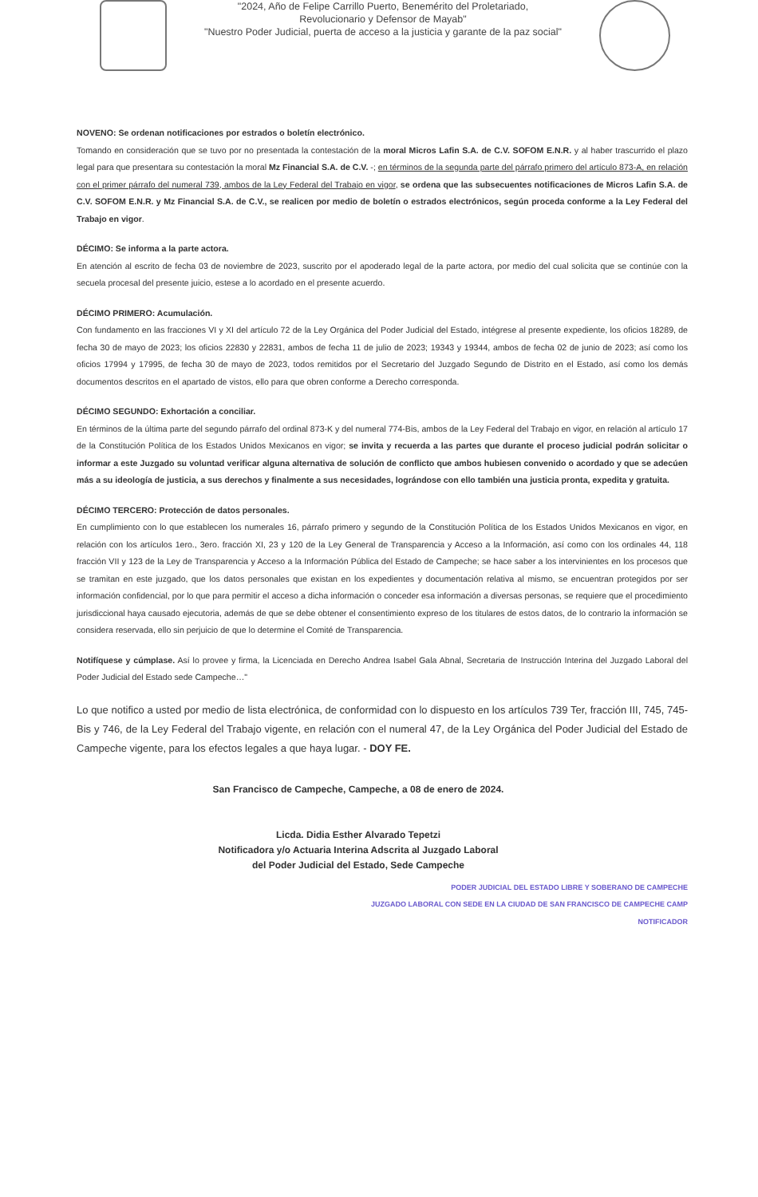"2024, Año de Felipe Carrillo Puerto, Benemérito del Proletariado,
Revolucionario y Defensor de Mayab"
"Nuestro Poder Judicial, puerta de acceso a la justicia y garante de la paz social"
NOVENO: Se ordenan notificaciones por estrados o boletín electrónico.
Tomando en consideración que se tuvo por no presentada la contestación de la moral Micros Lafin S.A. de C.V. SOFOM E.N.R. y al haber trascurrido el plazo legal para que presentara su contestación la moral Mz Financial S.A. de C.V. -; en términos de la segunda parte del párrafo primero del artículo 873-A, en relación con el primer párrafo del numeral 739, ambos de la Ley Federal del Trabajo en vigor, se ordena que las subsecuentes notificaciones de Micros Lafin S.A. de C.V. SOFOM E.N.R. y Mz Financial S.A. de C.V., se realicen por medio de boletín o estrados electrónicos, según proceda conforme a la Ley Federal del Trabajo en vigor.
DÉCIMO: Se informa a la parte actora.
En atención al escrito de fecha 03 de noviembre de 2023, suscrito por el apoderado legal de la parte actora, por medio del cual solicita que se continúe con la secuela procesal del presente juicio, estese a lo acordado en el presente acuerdo.
DÉCIMO PRIMERO: Acumulación.
Con fundamento en las fracciones VI y XI del artículo 72 de la Ley Orgánica del Poder Judicial del Estado, intégrese al presente expediente, los oficios 18289, de fecha 30 de mayo de 2023; los oficios 22830 y 22831, ambos de fecha 11 de julio de 2023; 19343 y 19344, ambos de fecha 02 de junio de 2023; así como los oficios 17994 y 17995, de fecha 30 de mayo de 2023, todos remitidos por el Secretario del Juzgado Segundo de Distrito en el Estado, así como los demás documentos descritos en el apartado de vistos, ello para que obren conforme a Derecho corresponda.
DÉCIMO SEGUNDO: Exhortación a conciliar.
En términos de la última parte del segundo párrafo del ordinal 873-K y del numeral 774-Bis, ambos de la Ley Federal del Trabajo en vigor, en relación al artículo 17 de la Constitución Política de los Estados Unidos Mexicanos en vigor; se invita y recuerda a las partes que durante el proceso judicial podrán solicitar o informar a este Juzgado su voluntad verificar alguna alternativa de solución de conflicto que ambos hubiesen convenido o acordado y que se adecúen más a su ideología de justicia, a sus derechos y finalmente a sus necesidades, lográndose con ello también una justicia pronta, expedita y gratuita.
DÉCIMO TERCERO: Protección de datos personales.
En cumplimiento con lo que establecen los numerales 16, párrafo primero y segundo de la Constitución Política de los Estados Unidos Mexicanos en vigor, en relación con los artículos 1ero., 3ero. fracción XI, 23 y 120 de la Ley General de Transparencia y Acceso a la Información, así como con los ordinales 44, 118 fracción VII y 123 de la Ley de Transparencia y Acceso a la Información Pública del Estado de Campeche; se hace saber a los intervinientes en los procesos que se tramitan en este juzgado, que los datos personales que existan en los expedientes y documentación relativa al mismo, se encuentran protegidos por ser información confidencial, por lo que para permitir el acceso a dicha información o conceder esa información a diversas personas, se requiere que el procedimiento jurisdiccional haya causado ejecutoria, además de que se debe obtener el consentimiento expreso de los titulares de estos datos, de lo contrario la información se considera reservada, ello sin perjuicio de que lo determine el Comité de Transparencia.
Notifíquese y cúmplase. Así lo provee y firma, la Licenciada en Derecho Andrea Isabel Gala Abnal, Secretaria de Instrucción Interina del Juzgado Laboral del Poder Judicial del Estado sede Campeche…"
Lo que notifico a usted por medio de lista electrónica, de conformidad con lo dispuesto en los artículos 739 Ter, fracción III, 745, 745-Bis y 746, de la Ley Federal del Trabajo vigente, en relación con el numeral 47, de la Ley Orgánica del Poder Judicial del Estado de Campeche vigente, para los efectos legales a que haya lugar. - DOY FE.
San Francisco de Campeche, Campeche, a 08 de enero de 2024.
Licda. Didia Esther Alvarado Tepetzi
Notificadora y/o Actuaria Interina Adscrita al Juzgado Laboral
del Poder Judicial del Estado, Sede Campeche
PODER JUDICIAL DEL ESTADO LIBRE Y SOBERANO DE CAMPECHE
JUZGADO LABORAL CON SEDE EN LA CIUDAD DE SAN FRANCISCO DE CAMPECHE CAMP
NOTIFICADOR